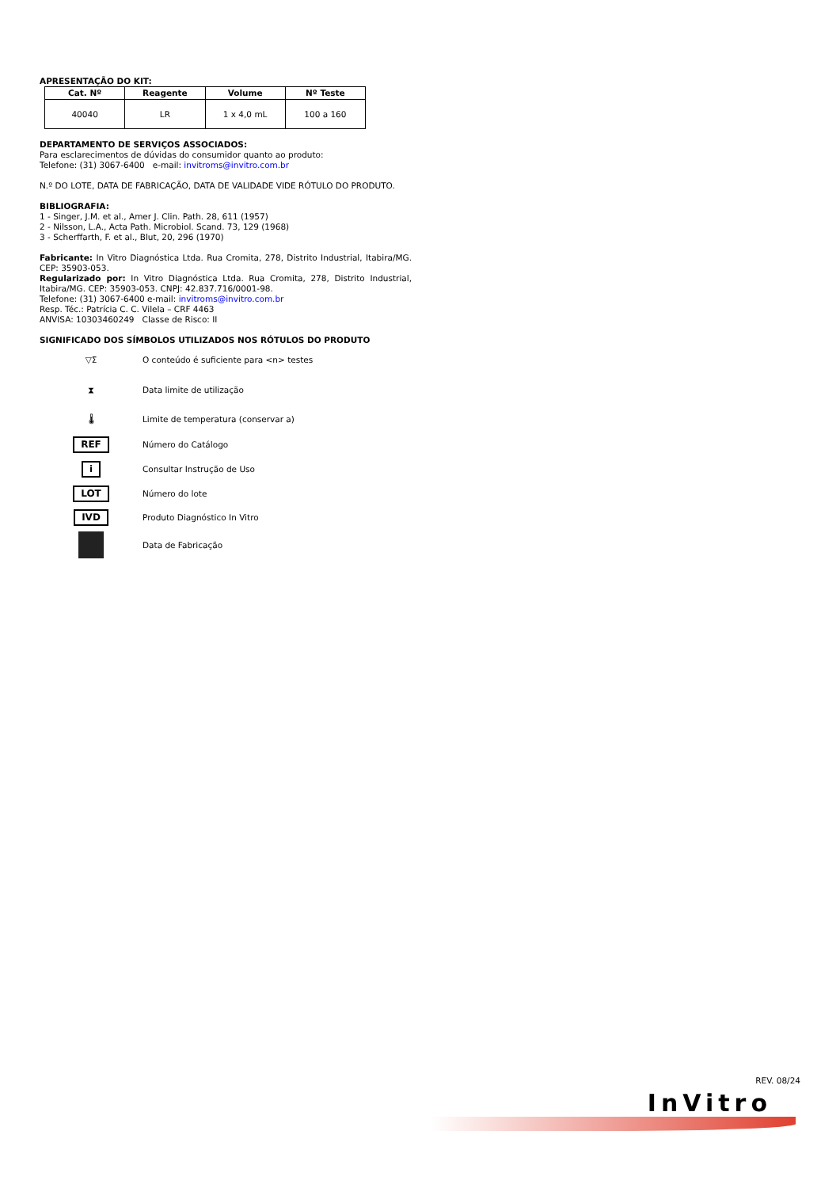APRESENTAÇÃO DO KIT:
| Cat. Nº | Reagente | Volume | Nº Teste |
| --- | --- | --- | --- |
| 40040 | LR | 1 x 4,0 mL | 100 a 160 |
DEPARTAMENTO DE SERVIÇOS ASSOCIADOS:
Para esclarecimentos de dúvidas do consumidor quanto ao produto:
Telefone: (31) 3067-6400 e-mail: invitroms@invitro.com.br
N.º DO LOTE, DATA DE FABRICAÇÃO, DATA DE VALIDADE VIDE RÓTULO DO PRODUTO.
BIBLIOGRAFIA:
1 - Singer, J.M. et al., Amer J. Clin. Path. 28, 611 (1957)
2 - Nilsson, L.A., Acta Path. Microbiol. Scand. 73, 129 (1968)
3 - Scherffarth, F. et al., Blut, 20, 296 (1970)
Fabricante: In Vitro Diagnóstica Ltda. Rua Cromita, 278, Distrito Industrial, Itabira/MG. CEP: 35903-053.
Regularizado por: In Vitro Diagnóstica Ltda. Rua Cromita, 278, Distrito Industrial, Itabira/MG. CEP: 35903-053. CNPJ: 42.837.716/0001-98.
Telefone: (31) 3067-6400 e-mail: invitroms@invitro.com.br
Resp. Téc.: Patrícia C. C. Vilela – CRF 4463
ANVISA: 10303460249 Classe de Risco: II
SIGNIFICADO DOS SÍMBOLOS UTILIZADOS NOS RÓTULOS DO PRODUTO
▽Σ
O conteúdo é suficiente para <n> testes
⧗ Data limite de utilização
🌡
Limite de temperatura (conservar a)
REF Número do Catálogo
i Consultar Instrução de Uso
LOT Número do lote
IVD Produto Diagnóstico In Vitro
Data de Fabricação
REV. 08/24
InVitro